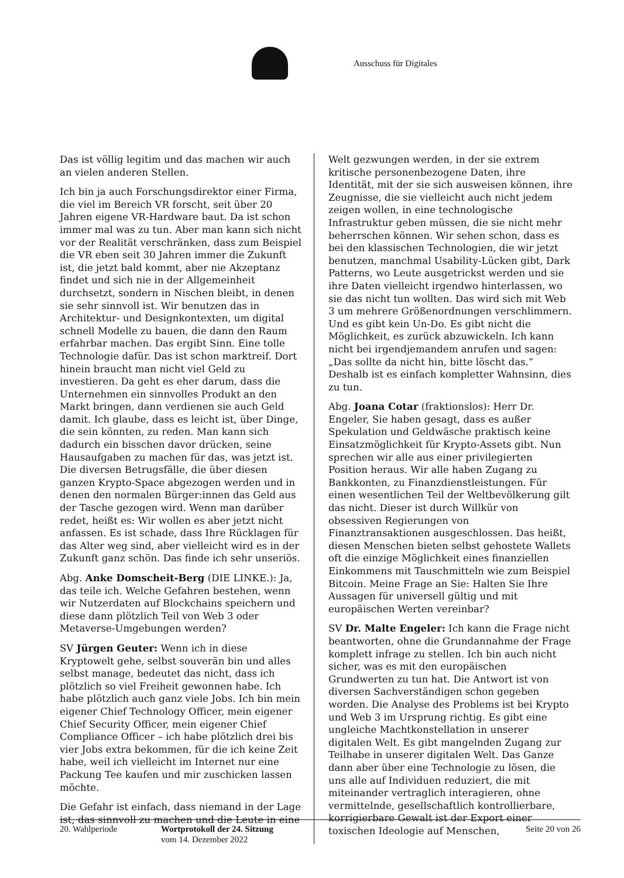Ausschuss für Digitales
Das ist völlig legitim und das machen wir auch an vielen anderen Stellen.
Ich bin ja auch Forschungsdirektor einer Firma, die viel im Bereich VR forscht, seit über 20 Jahren eigene VR-Hardware baut. Da ist schon immer mal was zu tun. Aber man kann sich nicht vor der Realität verschränken, dass zum Beispiel die VR eben seit 30 Jahren immer die Zukunft ist, die jetzt bald kommt, aber nie Akzeptanz findet und sich nie in der Allgemeinheit durchsetzt, sondern in Nischen bleibt, in denen sie sehr sinnvoll ist. Wir benutzen das in Architektur- und Designkontexten, um digital schnell Modelle zu bauen, die dann den Raum erfahrbar machen. Das ergibt Sinn. Eine tolle Technologie dafür. Das ist schon marktreif. Dort hinein braucht man nicht viel Geld zu investieren. Da geht es eher darum, dass die Unternehmen ein sinnvolles Produkt an den Markt bringen, dann verdienen sie auch Geld damit. Ich glaube, dass es leicht ist, über Dinge, die sein könnten, zu reden. Man kann sich dadurch ein bisschen davor drücken, seine Hausaufgaben zu machen für das, was jetzt ist. Die diversen Betrugsfälle, die über diesen ganzen Krypto-Space abgezogen werden und in denen den normalen Bürger:innen das Geld aus der Tasche gezogen wird. Wenn man darüber redet, heißt es: Wir wollen es aber jetzt nicht anfassen. Es ist schade, dass Ihre Rücklagen für das Alter weg sind, aber vielleicht wird es in der Zukunft ganz schön. Das finde ich sehr unseriös.
Abg. Anke Domscheit-Berg (DIE LINKE.): Ja, das teile ich. Welche Gefahren bestehen, wenn wir Nutzerdaten auf Blockchains speichern und diese dann plötzlich Teil von Web 3 oder Metaverse-Umgebungen werden?
SV Jürgen Geuter: Wenn ich in diese Kryptowelt gehe, selbst souverän bin und alles selbst manage, bedeutet das nicht, dass ich plötzlich so viel Freiheit gewonnen habe. Ich habe plötzlich auch ganz viele Jobs. Ich bin mein eigener Chief Technology Officer, mein eigener Chief Security Officer, mein eigener Chief Compliance Officer – ich habe plötzlich drei bis vier Jobs extra bekommen, für die ich keine Zeit habe, weil ich vielleicht im Internet nur eine Packung Tee kaufen und mir zuschicken lassen möchte.
Die Gefahr ist einfach, dass niemand in der Lage ist, das sinnvoll zu machen und die Leute in eine
Welt gezwungen werden, in der sie extrem kritische personenbezogene Daten, ihre Identität, mit der sie sich ausweisen können, ihre Zeugnisse, die sie vielleicht auch nicht jedem zeigen wollen, in eine technologische Infrastruktur geben müssen, die sie nicht mehr beherrschen können. Wir sehen schon, dass es bei den klassischen Technologien, die wir jetzt benutzen, manchmal Usability-Lücken gibt, Dark Patterns, wo Leute ausgetrickst werden und sie ihre Daten vielleicht irgendwo hinterlassen, wo sie das nicht tun wollten. Das wird sich mit Web 3 um mehrere Größenordnungen verschlimmern. Und es gibt kein Un-Do. Es gibt nicht die Möglichkeit, es zurück abzuwickeln. Ich kann nicht bei irgendjemandem anrufen und sagen: „Das sollte da nicht hin, bitte löscht das.” Deshalb ist es einfach kompletter Wahnsinn, dies zu tun.
Abg. Joana Cotar (fraktionslos): Herr Dr. Engeler, Sie haben gesagt, dass es außer Spekulation und Geldwäsche praktisch keine Einsatzmöglichkeit für Krypto-Assets gibt. Nun sprechen wir alle aus einer privilegierten Position heraus. Wir alle haben Zugang zu Bankkonten, zu Finanzdienstleistungen. Für einen wesentlichen Teil der Weltbevölkerung gilt das nicht. Dieser ist durch Willkür von obsessiven Regierungen von Finanztransaktionen ausgeschlossen. Das heißt, diesen Menschen bieten selbst gehostete Wallets oft die einzige Möglichkeit eines finanziellen Einkommens mit Tauschmitteln wie zum Beispiel Bitcoin. Meine Frage an Sie: Halten Sie Ihre Aussagen für universell gültig und mit europäischen Werten vereinbar?
SV Dr. Malte Engeler: Ich kann die Frage nicht beantworten, ohne die Grundannahme der Frage komplett infrage zu stellen. Ich bin auch nicht sicher, was es mit den europäischen Grundwerten zu tun hat. Die Antwort ist von diversen Sachverständigen schon gegeben worden. Die Analyse des Problems ist bei Krypto und Web 3 im Ursprung richtig. Es gibt eine ungleiche Machtkonstellation in unserer digitalen Welt. Es gibt mangelnden Zugang zur Teilhabe in unserer digitalen Welt. Das Ganze dann aber über eine Technologie zu lösen, die uns alle auf Individuen reduziert, die mit miteinander vertraglich interagieren, ohne vermittelnde, gesellschaftlich kontrollierbare, korrigierbare Gewalt ist der Export einer toxischen Ideologie auf Menschen,
20. Wahlperiode Wortprotokoll der 24. Sitzung
vom 14. Dezember 2022
Seite 20 von 26